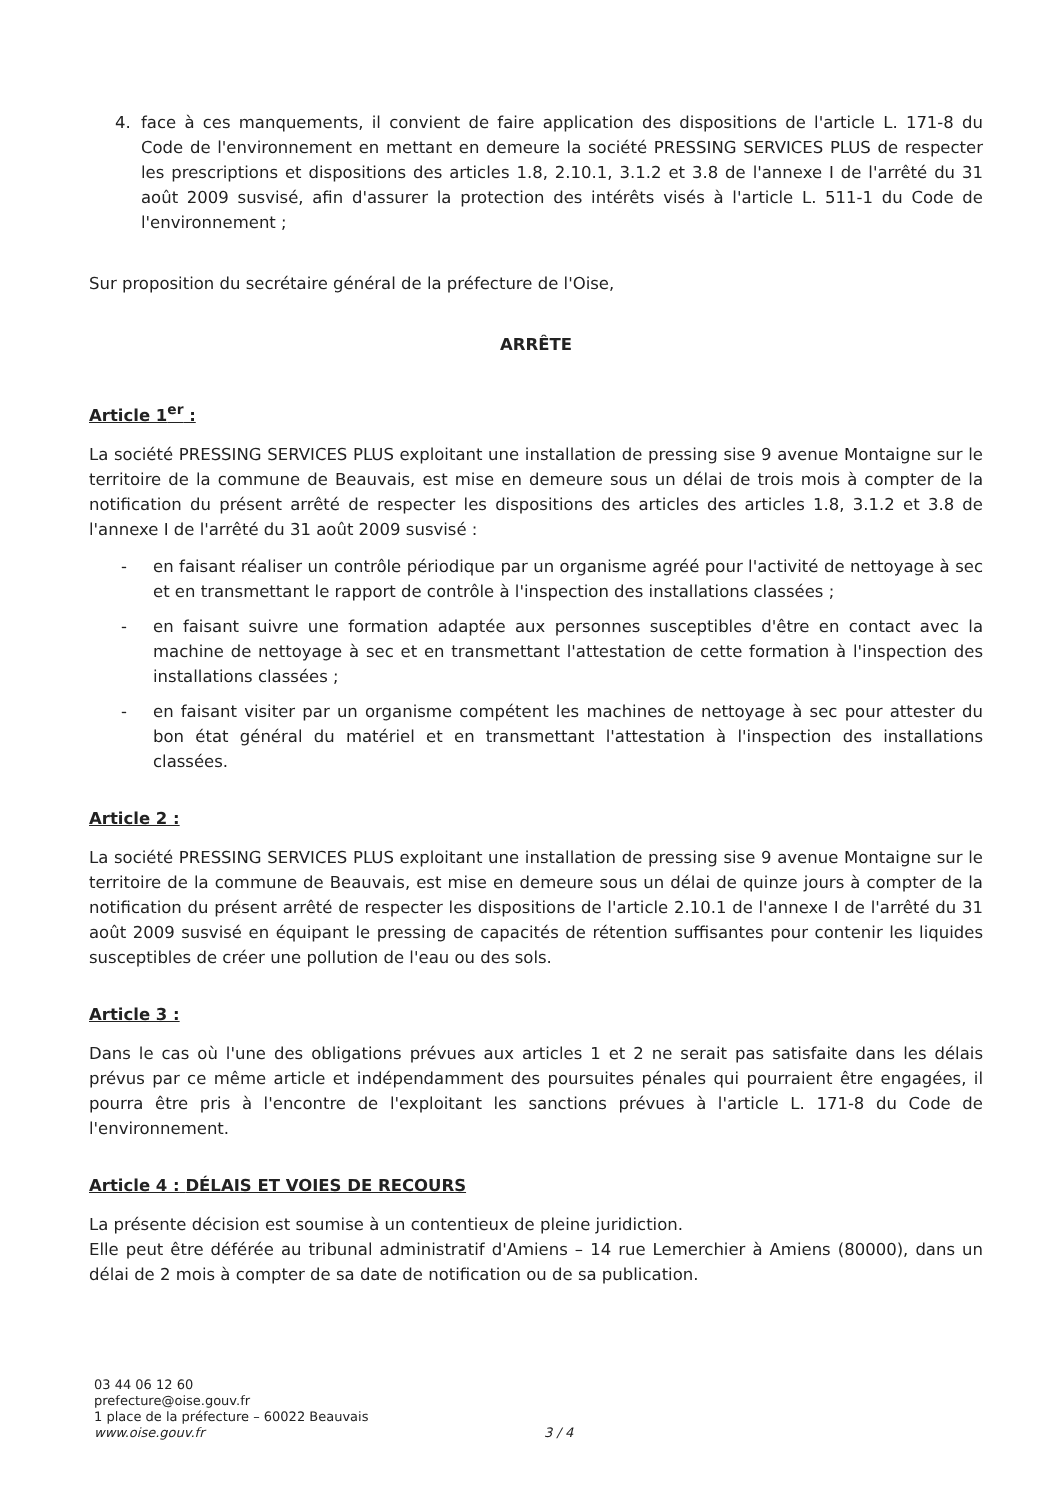4. face à ces manquements, il convient de faire application des dispositions de l'article L. 171-8 du Code de l'environnement en mettant en demeure la société PRESSING SERVICES PLUS de respecter les prescriptions et dispositions des articles 1.8, 2.10.1, 3.1.2 et 3.8 de l'annexe I de l'arrêté du 31 août 2009 susvisé, afin d'assurer la protection des intérêts visés à l'article L. 511-1 du Code de l'environnement ;
Sur proposition du secrétaire général de la préfecture de l'Oise,
ARRÊTE
Article 1<sup>er</sup> :
La société PRESSING SERVICES PLUS exploitant une installation de pressing sise 9 avenue Montaigne sur le territoire de la commune de Beauvais, est mise en demeure sous un délai de trois mois à compter de la notification du présent arrêté de respecter les dispositions des articles des articles 1.8, 3.1.2 et 3.8 de l'annexe I de l'arrêté du 31 août 2009 susvisé :
- en faisant réaliser un contrôle périodique par un organisme agréé pour l'activité de nettoyage à sec et en transmettant le rapport de contrôle à l'inspection des installations classées ;
- en faisant suivre une formation adaptée aux personnes susceptibles d'être en contact avec la machine de nettoyage à sec et en transmettant l'attestation de cette formation à l'inspection des installations classées ;
- en faisant visiter par un organisme compétent les machines de nettoyage à sec pour attester du bon état général du matériel et en transmettant l'attestation à l'inspection des installations classées.
Article 2 :
La société PRESSING SERVICES PLUS exploitant une installation de pressing sise 9 avenue Montaigne sur le territoire de la commune de Beauvais, est mise en demeure sous un délai de quinze jours à compter de la notification du présent arrêté de respecter les dispositions de l'article 2.10.1 de l'annexe I de l'arrêté du 31 août 2009 susvisé en équipant le pressing de capacités de rétention suffisantes pour contenir les liquides susceptibles de créer une pollution de l'eau ou des sols.
Article 3 :
Dans le cas où l'une des obligations prévues aux articles 1 et 2 ne serait pas satisfaite dans les délais prévus par ce même article et indépendamment des poursuites pénales qui pourraient être engagées, il pourra être pris à l'encontre de l'exploitant les sanctions prévues à l'article L. 171-8 du Code de l'environnement.
Article 4 : DÉLAIS ET VOIES DE RECOURS
La présente décision est soumise à un contentieux de pleine juridiction.
Elle peut être déférée au tribunal administratif d'Amiens – 14 rue Lemerchier à Amiens (80000), dans un délai de 2 mois à compter de sa date de notification ou de sa publication.
03 44 06 12 60
prefecture@oise.gouv.fr
1 place de la préfecture – 60022 Beauvais
www.oise.gouv.fr
3 / 4